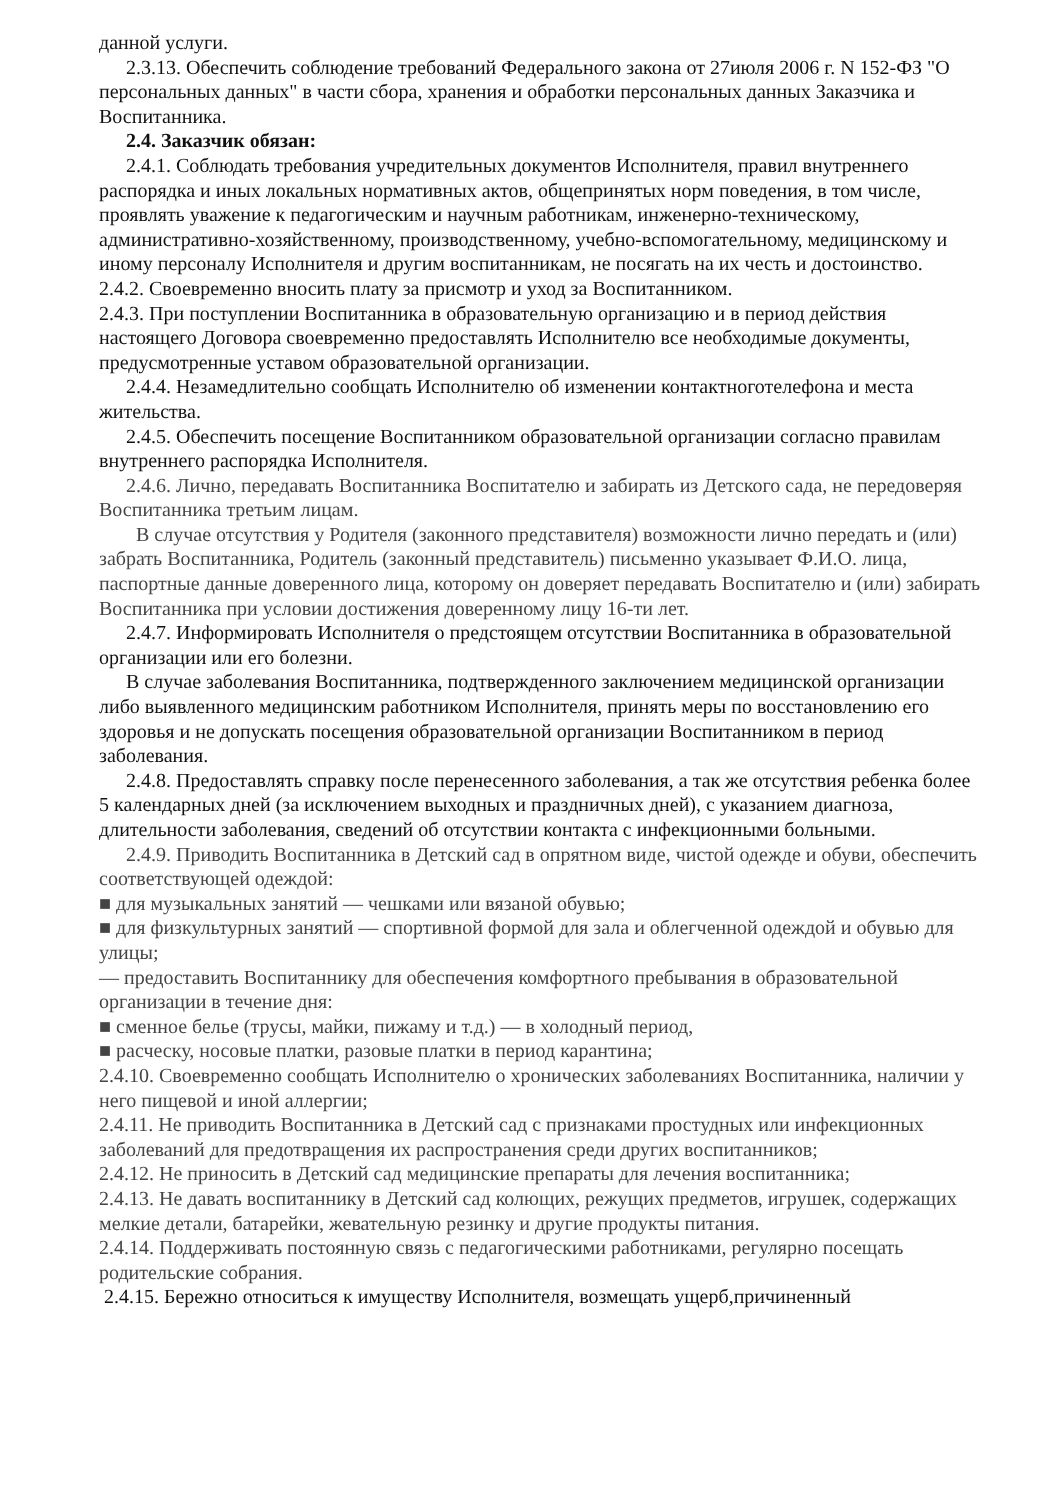данной услуги.
2.3.13. Обеспечить соблюдение требований Федерального закона от 27июля 2006 г. N 152-ФЗ "О персональных данных" в части сбора, хранения и обработки персональных данных Заказчика и Воспитанника.
2.4. Заказчик обязан:
2.4.1. Соблюдать требования учредительных документов Исполнителя, правил внутреннего распорядка и иных локальных нормативных актов, общепринятых норм поведения, в том числе, проявлять уважение к педагогическим и научным работникам, инженерно-техническому, административно-хозяйственному, производственному, учебно-вспомогательному, медицинскому и иному персоналу Исполнителя и другим воспитанникам, не посягать на их честь и достоинство.
2.4.2. Своевременно вносить плату за присмотр и уход за Воспитанником.
2.4.3. При поступлении Воспитанника в образовательную организацию и в период действия настоящего Договора своевременно предоставлять Исполнителю все необходимые документы, предусмотренные уставом образовательной организации.
2.4.4. Незамедлительно сообщать Исполнителю об изменении контактноготелефона и места жительства.
2.4.5. Обеспечить посещение Воспитанником образовательной организации согласно правилам внутреннего распорядка Исполнителя.
2.4.6. Лично, передавать Воспитанника Воспитателю и забирать из Детского сада, не передоверяя Воспитанника третьим лицам.
В случае отсутствия у Родителя (законного представителя) возможности лично передать и (или) забрать Воспитанника, Родитель (законный представитель) письменно указывает Ф.И.О. лица, паспортные данные доверенного лица, которому он доверяет передавать Воспитателю и (или) забирать Воспитанника при условии достижения доверенному лицу 16-ти лет.
2.4.7. Информировать Исполнителя о предстоящем отсутствии Воспитанника в образовательной организации или его болезни.
В случае заболевания Воспитанника, подтвержденного заключением медицинской организации либо выявленного медицинским работником Исполнителя, принять меры по восстановлению его здоровья и не допускать посещения образовательной организации Воспитанником в период заболевания.
2.4.8. Предоставлять справку после перенесенного заболевания, а так же отсутствия ребенка более 5 календарных дней (за исключением выходных и праздничных дней), с указанием диагноза, длительности заболевания, сведений об отсутствии контакта с инфекционными больными.
2.4.9. Приводить Воспитанника в Детский сад в опрятном виде, чистой одежде и обуви, обеспечить соответствующей одеждой:
■ для музыкальных занятий — чешками или вязаной обувью;
■ для физкультурных занятий — спортивной формой для зала и облегченной одеждой и обувью для улицы;
— предоставить Воспитаннику для обеспечения комфортного пребывания в образовательной организации в течение дня:
■ сменное белье (трусы, майки, пижаму и т.д.) — в холодный период,
■ расческу, носовые платки, разовые платки в период карантина;
2.4.10. Своевременно сообщать Исполнителю о хронических заболеваниях Воспитанника, наличии у него пищевой и иной аллергии;
2.4.11. Не приводить Воспитанника в Детский сад с признаками простудных или инфекционных заболеваний для предотвращения их распространения среди других воспитанников;
2.4.12. Не приносить в Детский сад медицинские препараты для лечения воспитанника;
2.4.13. Не давать воспитаннику в Детский сад колющих, режущих предметов, игрушек, содержащих мелкие детали, батарейки, жевательную резинку и другие продукты питания.
2.4.14. Поддерживать постоянную связь с педагогическими работниками, регулярно посещать родительские собрания.
2.4.15. Бережно относиться к имуществу Исполнителя, возмещать ущерб,причиненный